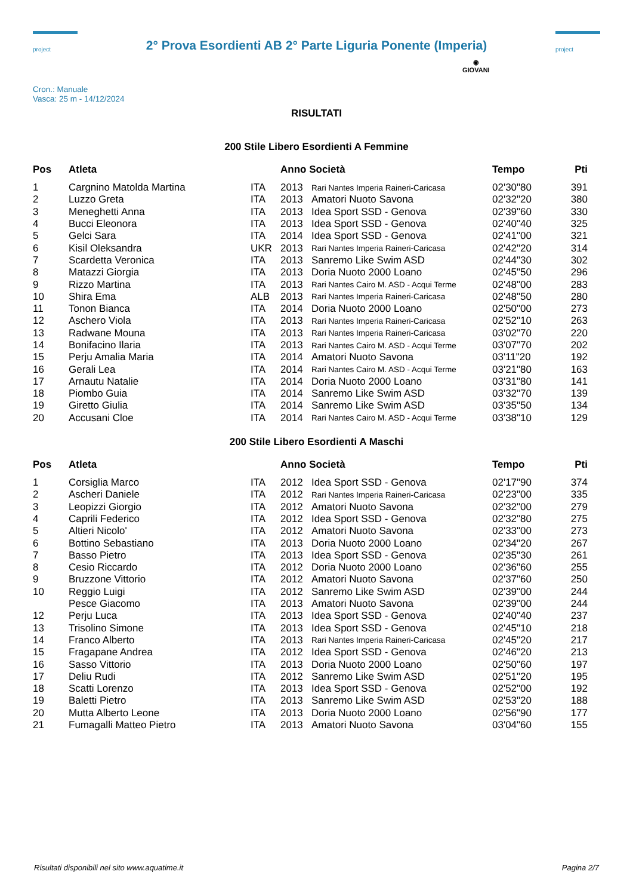project
2° Prova Esordienti AB 2° Parte Liguria Ponente (Imperia)
project
Cron.: Manuale
Vasca: 25 m - 14/12/2024
◉
GIOVANI
RISULTATI
200 Stile Libero Esordienti A Femmine
| Pos | Atleta | | Anno Società | | Tempo | Pti |
| --- | --- | --- | --- | --- | --- | --- |
| 1 | Cargnino Matolda Martina | ITA | 2013 | Rari Nantes Imperia Raineri-Caricasa | 02'30"80 | 391 |
| 2 | Luzzo Greta | ITA | 2013 | Amatori Nuoto Savona | 02'32"20 | 380 |
| 3 | Meneghetti Anna | ITA | 2013 | Idea Sport SSD - Genova | 02'39"60 | 330 |
| 4 | Bucci Eleonora | ITA | 2013 | Idea Sport SSD - Genova | 02'40"40 | 325 |
| 5 | Gelci Sara | ITA | 2014 | Idea Sport SSD - Genova | 02'41"00 | 321 |
| 6 | Kisil Oleksandra | UKR | 2013 | Rari Nantes Imperia Raineri-Caricasa | 02'42"20 | 314 |
| 7 | Scardetta Veronica | ITA | 2013 | Sanremo Like Swim ASD | 02'44"30 | 302 |
| 8 | Matazzi Giorgia | ITA | 2013 | Doria Nuoto 2000 Loano | 02'45"50 | 296 |
| 9 | Rizzo Martina | ITA | 2013 | Rari Nantes Cairo M. ASD - Acqui Terme | 02'48"00 | 283 |
| 10 | Shira Ema | ALB | 2013 | Rari Nantes Imperia Raineri-Caricasa | 02'48"50 | 280 |
| 11 | Tonon Bianca | ITA | 2014 | Doria Nuoto 2000 Loano | 02'50"00 | 273 |
| 12 | Aschero Viola | ITA | 2013 | Rari Nantes Imperia Raineri-Caricasa | 02'52"10 | 263 |
| 13 | Radwane Mouna | ITA | 2013 | Rari Nantes Imperia Raineri-Caricasa | 03'02"70 | 220 |
| 14 | Bonifacino Ilaria | ITA | 2013 | Rari Nantes Cairo M. ASD - Acqui Terme | 03'07"70 | 202 |
| 15 | Perju Amalia Maria | ITA | 2014 | Amatori Nuoto Savona | 03'11"20 | 192 |
| 16 | Gerali Lea | ITA | 2014 | Rari Nantes Cairo M. ASD - Acqui Terme | 03'21"80 | 163 |
| 17 | Arnautu Natalie | ITA | 2014 | Doria Nuoto 2000 Loano | 03'31"80 | 141 |
| 18 | Piombo Guia | ITA | 2014 | Sanremo Like Swim ASD | 03'32"70 | 139 |
| 19 | Giretto Giulia | ITA | 2014 | Sanremo Like Swim ASD | 03'35"50 | 134 |
| 20 | Accusani Cloe | ITA | 2014 | Rari Nantes Cairo M. ASD - Acqui Terme | 03'38"10 | 129 |
200 Stile Libero Esordienti A Maschi
| Pos | Atleta | | Anno Società | | Tempo | Pti |
| --- | --- | --- | --- | --- | --- | --- |
| 1 | Corsiglia Marco | ITA | 2012 | Idea Sport SSD - Genova | 02'17"90 | 374 |
| 2 | Ascheri Daniele | ITA | 2012 | Rari Nantes Imperia Raineri-Caricasa | 02'23"00 | 335 |
| 3 | Leopizzi Giorgio | ITA | 2012 | Amatori Nuoto Savona | 02'32"00 | 279 |
| 4 | Caprili Federico | ITA | 2012 | Idea Sport SSD - Genova | 02'32"80 | 275 |
| 5 | Altieri Nicolo' | ITA | 2012 | Amatori Nuoto Savona | 02'33"00 | 273 |
| 6 | Bottino Sebastiano | ITA | 2013 | Doria Nuoto 2000 Loano | 02'34"20 | 267 |
| 7 | Basso Pietro | ITA | 2013 | Idea Sport SSD - Genova | 02'35"30 | 261 |
| 8 | Cesio Riccardo | ITA | 2012 | Doria Nuoto 2000 Loano | 02'36"60 | 255 |
| 9 | Bruzzone Vittorio | ITA | 2012 | Amatori Nuoto Savona | 02'37"60 | 250 |
| 10 | Reggio Luigi | ITA | 2012 | Sanremo Like Swim ASD | 02'39"00 | 244 |
| | Pesce Giacomo | ITA | 2013 | Amatori Nuoto Savona | 02'39"00 | 244 |
| 12 | Perju Luca | ITA | 2013 | Idea Sport SSD - Genova | 02'40"40 | 237 |
| 13 | Trisolino Simone | ITA | 2013 | Idea Sport SSD - Genova | 02'45"10 | 218 |
| 14 | Franco Alberto | ITA | 2013 | Rari Nantes Imperia Raineri-Caricasa | 02'45"20 | 217 |
| 15 | Fragapane Andrea | ITA | 2012 | Idea Sport SSD - Genova | 02'46"20 | 213 |
| 16 | Sasso Vittorio | ITA | 2013 | Doria Nuoto 2000 Loano | 02'50"60 | 197 |
| 17 | Deliu Rudi | ITA | 2012 | Sanremo Like Swim ASD | 02'51"20 | 195 |
| 18 | Scatti Lorenzo | ITA | 2013 | Idea Sport SSD - Genova | 02'52"00 | 192 |
| 19 | Baletti Pietro | ITA | 2013 | Sanremo Like Swim ASD | 02'53"20 | 188 |
| 20 | Mutta Alberto Leone | ITA | 2013 | Doria Nuoto 2000 Loano | 02'56"90 | 177 |
| 21 | Fumagalli Matteo Pietro | ITA | 2013 | Amatori Nuoto Savona | 03'04"60 | 155 |
Risultati disponibili nel sito www.aquatime.it Pagina 2/7